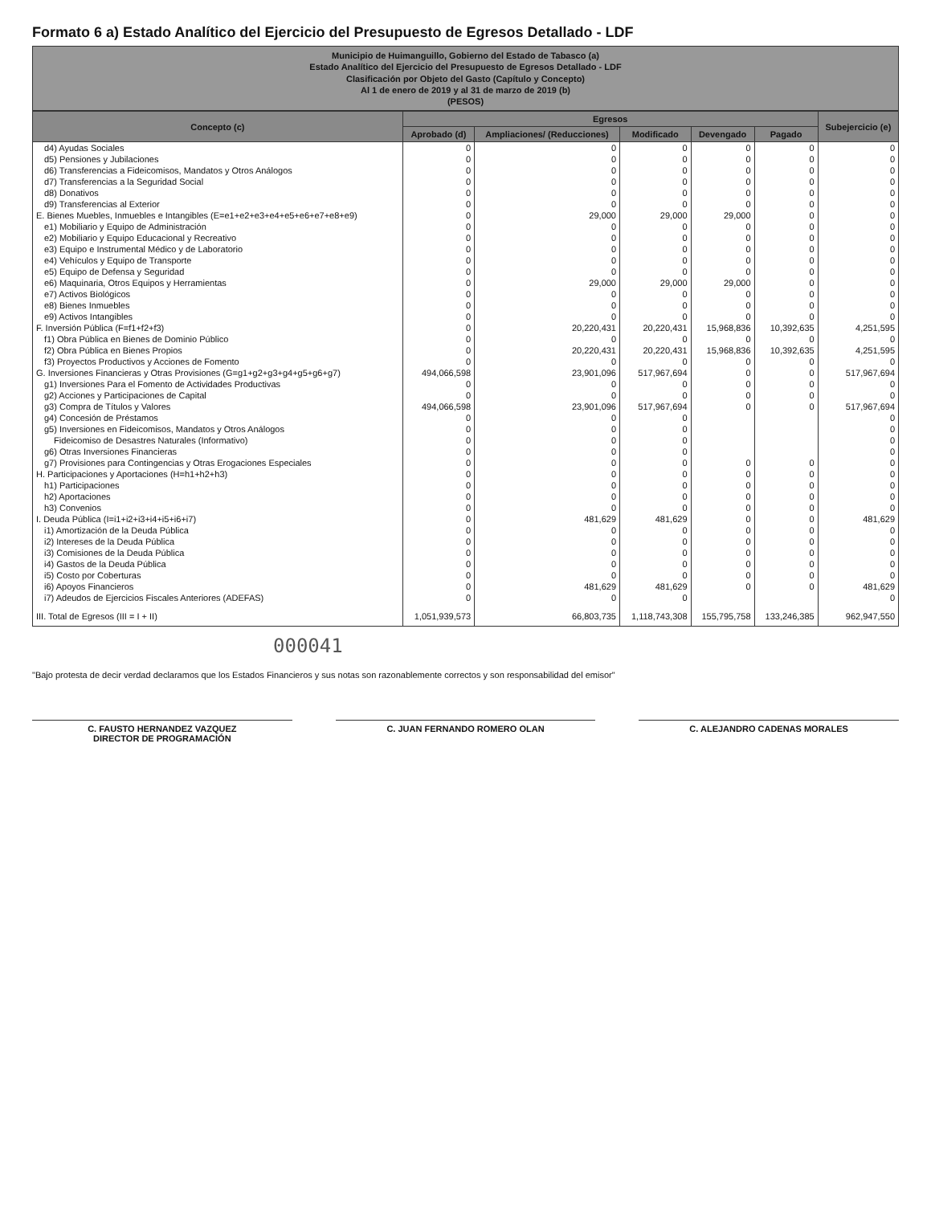Formato 6 a) Estado Analítico del Ejercicio del Presupuesto de Egresos Detallado - LDF
Municipio de Huimanguillo, Gobierno del Estado de Tabasco (a)
Estado Analítico del Ejercicio del Presupuesto de Egresos Detallado - LDF
Clasificación por Objeto del Gasto (Capítulo y Concepto)
Al 1 de enero de 2019 y al 31 de marzo de 2019 (b)
(PESOS)
| Concepto (c) | Egresos | | | | | Subejercicio (e) |
| --- | --- | --- | --- | --- | --- | --- |
| | Aprobado (d) | Ampliaciones/ (Reducciones) | Modificado | Devengado | Pagado | |
| d4) Ayudas Sociales | 0 | 0 | 0 | 0 | 0 | 0 |
| d5) Pensiones y Jubilaciones | 0 | 0 | 0 | 0 | 0 | 0 |
| d6) Transferencias a Fideicomisos, Mandatos y Otros Análogos | 0 | 0 | 0 | 0 | 0 | 0 |
| d7) Transferencias a la Seguridad Social | 0 | 0 | 0 | 0 | 0 | 0 |
| d8) Donativos | 0 | 0 | 0 | 0 | 0 | 0 |
| d9) Transferencias al Exterior | 0 | 0 | 0 | 0 | 0 | 0 |
| E. Bienes Muebles, Inmuebles e Intangibles (E=e1+e2+e3+e4+e5+e6+e7+e8+e9) | 0 | 29,000 | 29,000 | 29,000 | 0 | 0 |
| e1) Mobiliario y Equipo de Administración | 0 | 0 | 0 | 0 | 0 | 0 |
| e2) Mobiliario y Equipo Educacional y Recreativo | 0 | 0 | 0 | 0 | 0 | 0 |
| e3) Equipo e Instrumental Médico y de Laboratorio | 0 | 0 | 0 | 0 | 0 | 0 |
| e4) Vehículos y Equipo de Transporte | 0 | 0 | 0 | 0 | 0 | 0 |
| e5) Equipo de Defensa y Seguridad | 0 | 0 | 0 | 0 | 0 | 0 |
| e6) Maquinaria, Otros Equipos y Herramientas | 0 | 29,000 | 29,000 | 29,000 | 0 | 0 |
| e7) Activos Biológicos | 0 | 0 | 0 | 0 | 0 | 0 |
| e8) Bienes Inmuebles | 0 | 0 | 0 | 0 | 0 | 0 |
| e9) Activos Intangibles | 0 | 0 | 0 | 0 | 0 | 0 |
| F. Inversión Pública (F=f1+f2+f3) | 0 | 20,220,431 | 20,220,431 | 15,968,836 | 10,392,635 | 4,251,595 |
| f1) Obra Pública en Bienes de Dominio Público | 0 | 0 | 0 | 0 | 0 | 0 |
| f2) Obra Pública en Bienes Propios | 0 | 20,220,431 | 20,220,431 | 15,968,836 | 10,392,635 | 4,251,595 |
| f3) Proyectos Productivos y Acciones de Fomento | 0 | 0 | 0 | 0 | 0 | 0 |
| G. Inversiones Financieras y Otras Provisiones (G=g1+g2+g3+g4+g5+g6+g7) | 494,066,598 | 23,901,096 | 517,967,694 | 0 | 0 | 517,967,694 |
| g1) Inversiones Para el Fomento de Actividades Productivas | 0 | 0 | 0 | 0 | 0 | 0 |
| g2) Acciones y Participaciones de Capital | 0 | 0 | 0 | 0 | 0 | 0 |
| g3) Compra de Títulos y Valores | 494,066,598 | 23,901,096 | 517,967,694 | 0 | 0 | 517,967,694 |
| g4) Concesión de Préstamos | 0 | 0 | 0 | | | 0 |
| g5) Inversiones en Fideicomisos, Mandatos y Otros Análogos | 0 | 0 | 0 | | | 0 |
| Fideicomiso de Desastres Naturales (Informativo) | 0 | 0 | 0 | | | 0 |
| g6) Otras Inversiones Financieras | 0 | 0 | 0 | | | 0 |
| g7) Provisiones para Contingencias y Otras Erogaciones Especiales | 0 | 0 | 0 | 0 | 0 | 0 |
| H. Participaciones y Aportaciones (H=h1+h2+h3) | 0 | 0 | 0 | 0 | 0 | 0 |
| h1) Participaciones | 0 | 0 | 0 | 0 | 0 | 0 |
| h2) Aportaciones | 0 | 0 | 0 | 0 | 0 | 0 |
| h3) Convenios | 0 | 0 | 0 | 0 | 0 | 0 |
| I. Deuda Pública (I=i1+i2+i3+i4+i5+i6+i7) | 0 | 481,629 | 481,629 | 0 | 0 | 481,629 |
| i1) Amortización de la Deuda Pública | 0 | 0 | 0 | 0 | 0 | 0 |
| i2) Intereses de la Deuda Pública | 0 | 0 | 0 | 0 | 0 | 0 |
| i3) Comisiones de la Deuda Pública | 0 | 0 | 0 | 0 | 0 | 0 |
| i4) Gastos de la Deuda Pública | 0 | 0 | 0 | 0 | 0 | 0 |
| i5) Costo por Coberturas | 0 | 0 | 0 | 0 | 0 | 0 |
| i6) Apoyos Financieros | 0 | 481,629 | 481,629 | 0 | 0 | 481,629 |
| i7) Adeudos de Ejercicios Fiscales Anteriores (ADEFAS) | 0 | 0 | 0 | | | 0 |
| III. Total de Egresos (III = I + II) | 1,051,939,573 | 66,803,735 | 1,118,743,308 | 155,795,758 | 133,246,385 | 962,947,550 |
000041
"Bajo protesta de decir verdad declaramos que los Estados Financieros y sus notas son razonablemente correctos y son responsabilidad del emisor"
C. FAUSTO HERNANDEZ VAZQUEZ
DIRECTOR DE PROGRAMACIÓN
C. JUAN FERNANDO ROMERO OLAN C. ALEJANDRO CADENAS MORALES